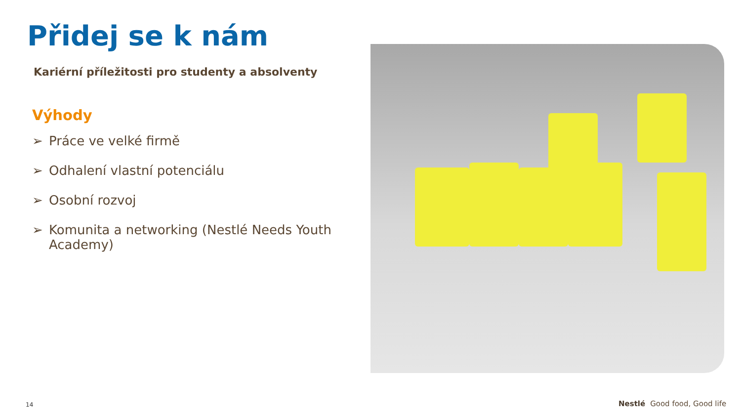Přidej se k nám
Kariérní příležitosti pro studenty a absolventy
Výhody
➢ Práce ve velké firmě
➢ Odhalení vlastní potenciálu
➢ Osobní rozvoj
➢ Komunita a networking (Nestlé Needs Youth Academy)
14 Nestlé Good food, Good life